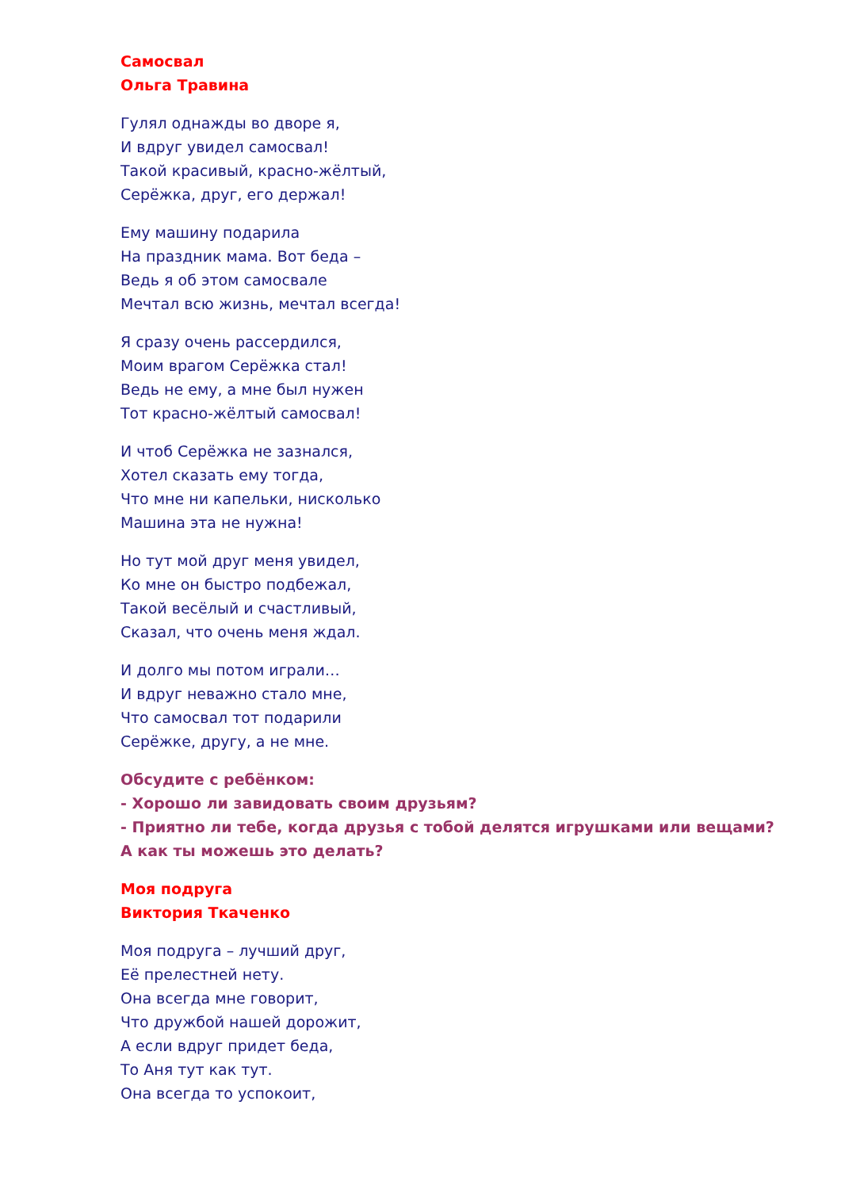Самосвал
Ольга Травина
Гулял однажды во дворе я,
И вдруг увидел самосвал!
Такой красивый, красно-жёлтый,
Серёжка, друг, его держал!
Ему машину подарила
На праздник мама. Вот беда –
Ведь я об этом самосвале
Мечтал всю жизнь, мечтал всегда!
Я сразу очень рассердился,
Моим врагом Серёжка стал!
Ведь не ему, а мне был нужен
Тот красно-жёлтый самосвал!
И чтоб Серёжка не зазнался,
Хотел сказать ему тогда,
Что мне ни капельки, нисколько
Машина эта не нужна!
Но тут мой друг меня увидел,
Ко мне он быстро подбежал,
Такой весёлый и счастливый,
Сказал, что очень меня ждал.
И долго мы потом играли…
И вдруг неважно стало мне,
Что самосвал тот подарили
Серёжке, другу, а не мне.
Обсудите с ребёнком:
- Хорошо ли завидовать своим друзьям?
- Приятно ли тебе, когда друзья с тобой делятся игрушками или вещами?
А как ты можешь это делать?
Моя подруга
Виктория Ткаченко
Моя подруга – лучший друг,
Её прелестней нету.
Она всегда мне говорит,
Что дружбой нашей дорожит,
А если вдруг придет беда,
То Аня тут как тут.
Она всегда то успокоит,